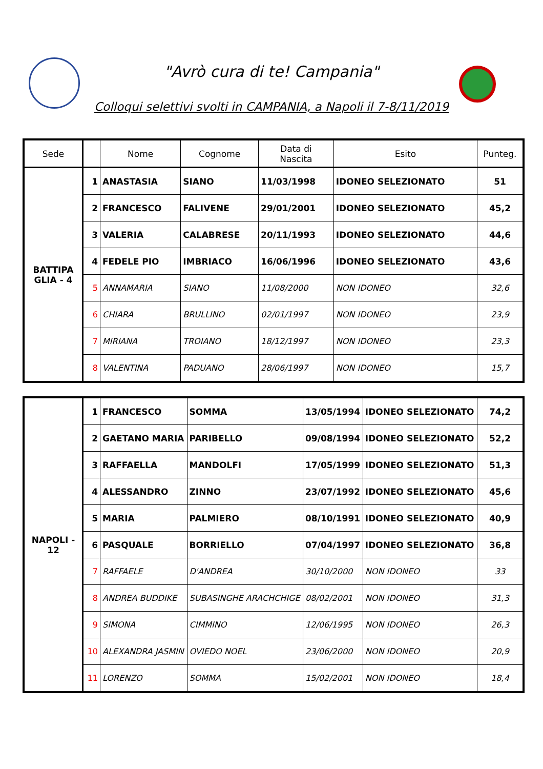"Avrò cura di te! Campania"
Colloqui selettivi svolti in CAMPANIA, a Napoli il 7-8/11/2019
| Sede | | Nome | Cognome | Data di Nascita | Esito | Punteg. |
| --- | --- | --- | --- | --- | --- | --- |
| BATTIPA GLIA - 4 | 1 | ANASTASIA | SIANO | 11/03/1998 | IDONEO SELEZIONATO | 51 |
| | 2 | FRANCESCO | FALIVENE | 29/01/2001 | IDONEO SELEZIONATO | 45,2 |
| | 3 | VALERIA | CALABRESE | 20/11/1993 | IDONEO SELEZIONATO | 44,6 |
| | 4 | FEDELE PIO | IMBRIACO | 16/06/1996 | IDONEO SELEZIONATO | 43,6 |
| | 5 | ANNAMARIA | SIANO | 11/08/2000 | NON IDONEO | 32,6 |
| | 6 | CHIARA | BRULLINO | 02/01/1997 | NON IDONEO | 23,9 |
| | 7 | MIRIANA | TROIANO | 18/12/1997 | NON IDONEO | 23,3 |
| | 8 | VALENTINA | PADUANO | 28/06/1997 | NON IDONEO | 15,7 |
| NAPOLI - 12 | 1 | FRANCESCO | SOMMA | 13/05/1994 | IDONEO SELEZIONATO | 74,2 |
| | 2 | GAETANO MARIA | PARIBELLO | 09/08/1994 | IDONEO SELEZIONATO | 52,2 |
| | 3 | RAFFAELLA | MANDOLFI | 17/05/1999 | IDONEO SELEZIONATO | 51,3 |
| | 4 | ALESSANDRO | ZINNO | 23/07/1992 | IDONEO SELEZIONATO | 45,6 |
| | 5 | MARIA | PALMIERO | 08/10/1991 | IDONEO SELEZIONATO | 40,9 |
| | 6 | PASQUALE | BORRIELLO | 07/04/1997 | IDONEO SELEZIONATO | 36,8 |
| | 7 | RAFFAELE | D'ANDREA | 30/10/2000 | NON IDONEO | 33 |
| | 8 | ANDREA BUDDIKE | SUBASINGHE ARACHCHIGE | 08/02/2001 | NON IDONEO | 31,3 |
| | 9 | SIMONA | CIMMINO | 12/06/1995 | NON IDONEO | 26,3 |
| | 10 | ALEXANDRA JASMIN | OVIEDO NOEL | 23/06/2000 | NON IDONEO | 20,9 |
| | 11 | LORENZO | SOMMA | 15/02/2001 | NON IDONEO | 18,4 |